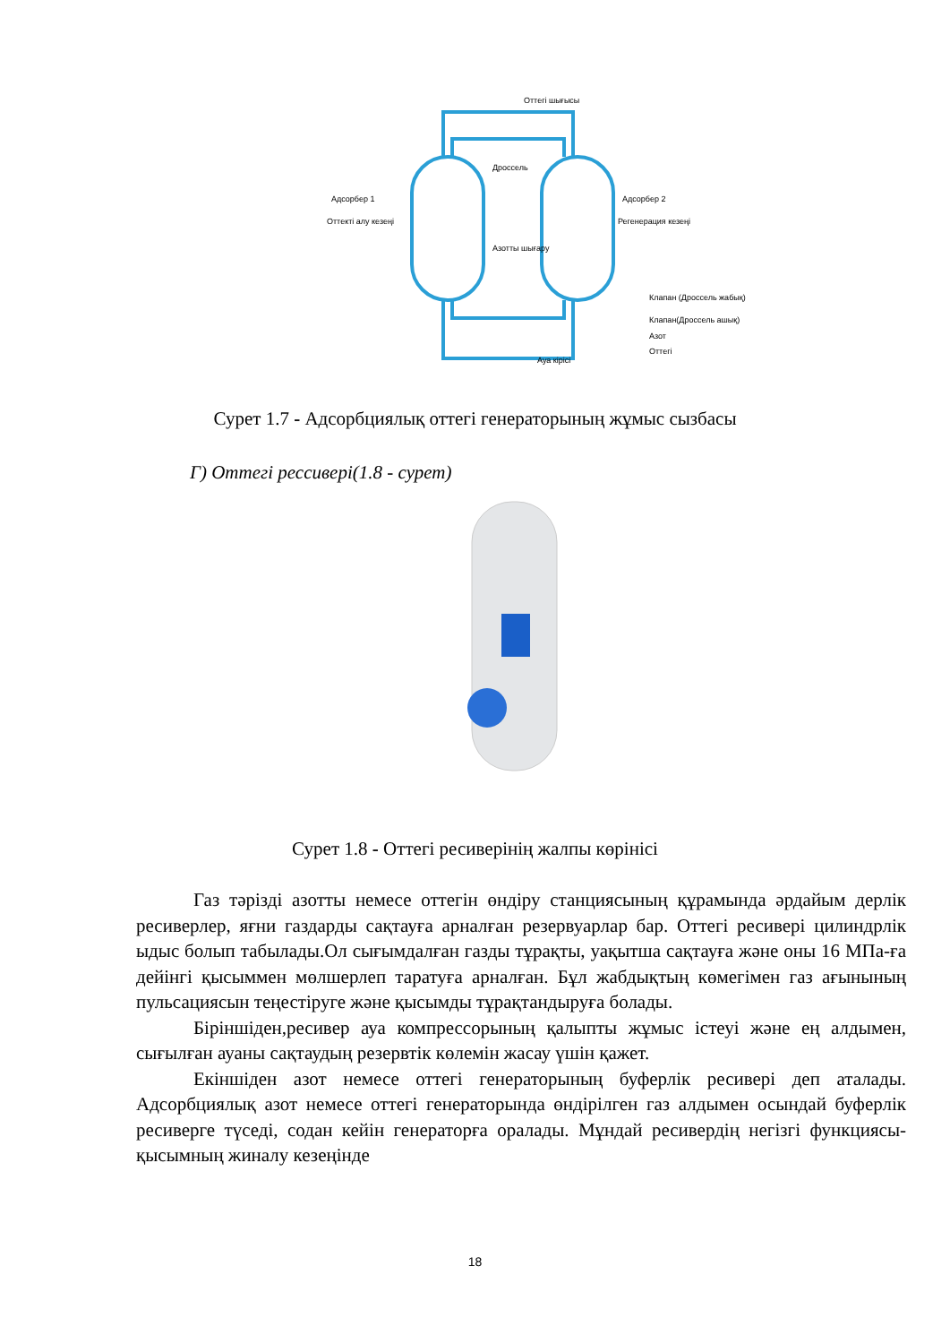Адсорбер 1
Оттекті алу кезеңі
Адсорбер 2
Регенерация кезеңі
Оттегі шығысы
Дроссель
Азотты шығару
Ауа кірісі
Клапан (Дроссель жабық)
Клапан(Дроссель ашық)
Азот
Оттегі
Сурет 1.7 - Адсорбциялық оттегі генераторының жұмыс сызбасы
Г) Оттегі рессивері(1.8 - сурет)
Сурет 1.8 - Оттегі ресиверінің жалпы көрінісі
Газ тәрізді азотты немесе оттегін өндіру станциясының құрамында әрдайым дерлік ресиверлер, яғни газдарды сақтауға арналған резервуарлар бар. Оттегі ресивері цилиндрлік ыдыс болып табылады.Ол сығымдалған газды тұрақты, уақытша сақтауға және оны 16 МПа-ға дейінгі қысыммен мөлшерлеп таратуға арналған. Бұл жабдықтың көмегімен газ ағынының пульсациясын теңестіруге және қысымды тұрақтандыруға болады.
Біріншіден,ресивер ауа компрессорының қалыпты жұмыс істеуі және ең алдымен, сығылған ауаны сақтаудың резервтік көлемін жасау үшін қажет.
Екіншіден азот немесе оттегі генераторының буферлік ресивері деп аталады. Адсорбциялық азот немесе оттегі генераторында өндірілген газ алдымен осындай буферлік ресиверге түседі, содан кейін генераторға оралады. Мұндай ресивердің негізгі функциясы-қысымның жиналу кезеңінде
18